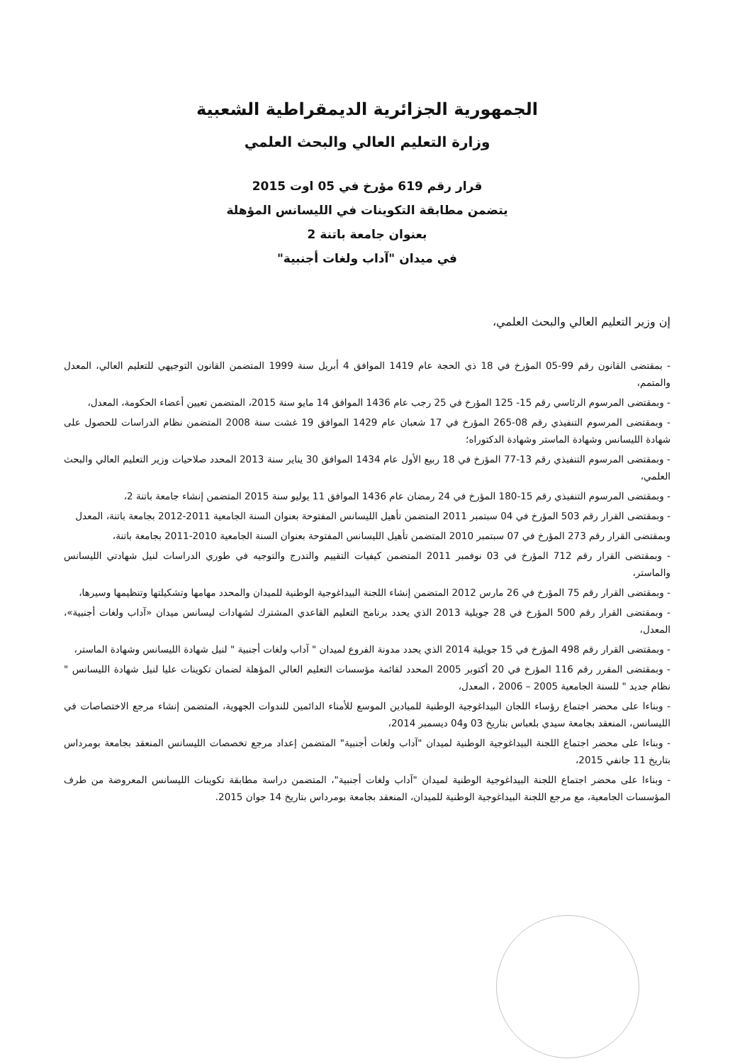الجمهورية الجزائرية الديمقراطية الشعبية
وزارة التعليم العالي والبحث العلمي
قرار رقم 619 مؤرخ في 05 اوت 2015
يتضمن مطابقة التكوينات في الليسانس المؤهلة
بعنوان جامعة باتنة 2
في ميدان "آداب ولغات أجنبية"
إن وزير التعليم العالي والبحث العلمي،
- بمقتضى القانون رقم 99-05 المؤرخ في 18 ذي الحجة عام 1419 الموافق 4 أبريل سنة 1999 المتضمن القانون التوجيهي للتعليم العالي، المعدل والمتمم،
- وبمقتضى المرسوم الرئاسي رقم 15- 125 المؤرخ في 25 رجب عام 1436 الموافق 14 مايو سنة 2015، المتضمن تعيين أعضاء الحكومة، المعدل،
- وبمقتضى المرسوم التنفيذي رقم 08-265 المؤرخ في 17 شعبان عام 1429 الموافق 19 غشت سنة 2008 المتضمن نظام الدراسات للحصول على شهادة الليسانس وشهادة الماستر وشهادة الدكتوراه؛
- وبمقتضى المرسوم التنفيذي رقم 13-77 المؤرخ في 18 ربيع الأول عام 1434 الموافق 30 يناير سنة 2013 المحدد صلاحيات وزير التعليم العالي والبحث العلمي،
- وبمقتضى المرسوم التنفيذي رقم 15-180 المؤرخ في 24 رمضان عام 1436 الموافق 11 يوليو سنة 2015 المتضمن إنشاء جامعة باتنة 2،
- وبمقتضى القرار رقم 503 المؤرخ في 04 سبتمبر 2011 المتضمن تأهيل الليسانس المفتوحة بعنوان السنة الجامعية 2011-2012 بجامعة باتنة، المعدل
وبمقتضى القرار رقم 273 المؤرخ في 07 سبتمبر 2010 المتضمن تأهيل الليسانس المفتوحة بعنوان السنة الجامعية 2010-2011 بجامعة باتنة،
- وبمقتضى القرار رقم 712 المؤرخ في 03 نوفمبر 2011 المتضمن كيفيات التقييم والتدرج والتوجيه في طوري الدراسات لنيل شهادتي الليسانس والماستر،
- وبمقتضى القرار رقم 75 المؤرخ في 26 مارس 2012 المتضمن إنشاء اللجنة البيداغوجية الوطنية للميدان والمحدد مهامها وتشكيلتها وتنظيمها وسيرها،
- وبمقتضى القرار رقم 500 المؤرخ في 28 جويلية 2013 الذي يحدد برنامج التعليم القاعدي المشترك لشهادات ليسانس ميدان «آداب ولغات أجنبية»، المعدل،
- وبمقتضى القرار رقم 498 المؤرخ في 15 جويلية 2014 الذي يحدد مدونة الفروع لميدان " آداب ولغات أجنبية " لنيل شهادة الليسانس وشهادة الماستر،
- وبمقتضى المقرر رقم 116 المؤرخ في 20 أكتوبر 2005 المحدد لقائمة مؤسسات التعليم العالي المؤهلة لضمان تكوينات عليا لنيل شهادة الليسانس " نظام جديد " للسنة الجامعية 2005 – 2006 ، المعدل،
- وبناءا على محضر اجتماع رؤساء اللجان البيداغوجية الوطنية للميادين الموسع للأمناء الدائمين للندوات الجهوية، المتضمن إنشاء مرجع الاختصاصات في الليسانس، المنعقد بجامعة سيدي بلعباس بتاريخ 03 و04 ديسمبر 2014،
- وبناءا على محضر اجتماع اللجنة البيداغوجية الوطنية لميدان "آداب ولغات أجنبية" المتضمن إعداد مرجع تخصصات الليسانس المنعقد بجامعة بومرداس بتاريخ 11 جانفي 2015،
- وبناءا على محضر اجتماع اللجنة البيداغوجية الوطنية لميدان "آداب ولغات أجنبية"، المتضمن دراسة مطابقة تكوينات الليسانس المعروضة من طرف المؤسسات الجامعية، مع مرجع اللجنة البيداغوجية الوطنية للميدان، المنعقد بجامعة بومرداس بتاريخ 14 جوان 2015.